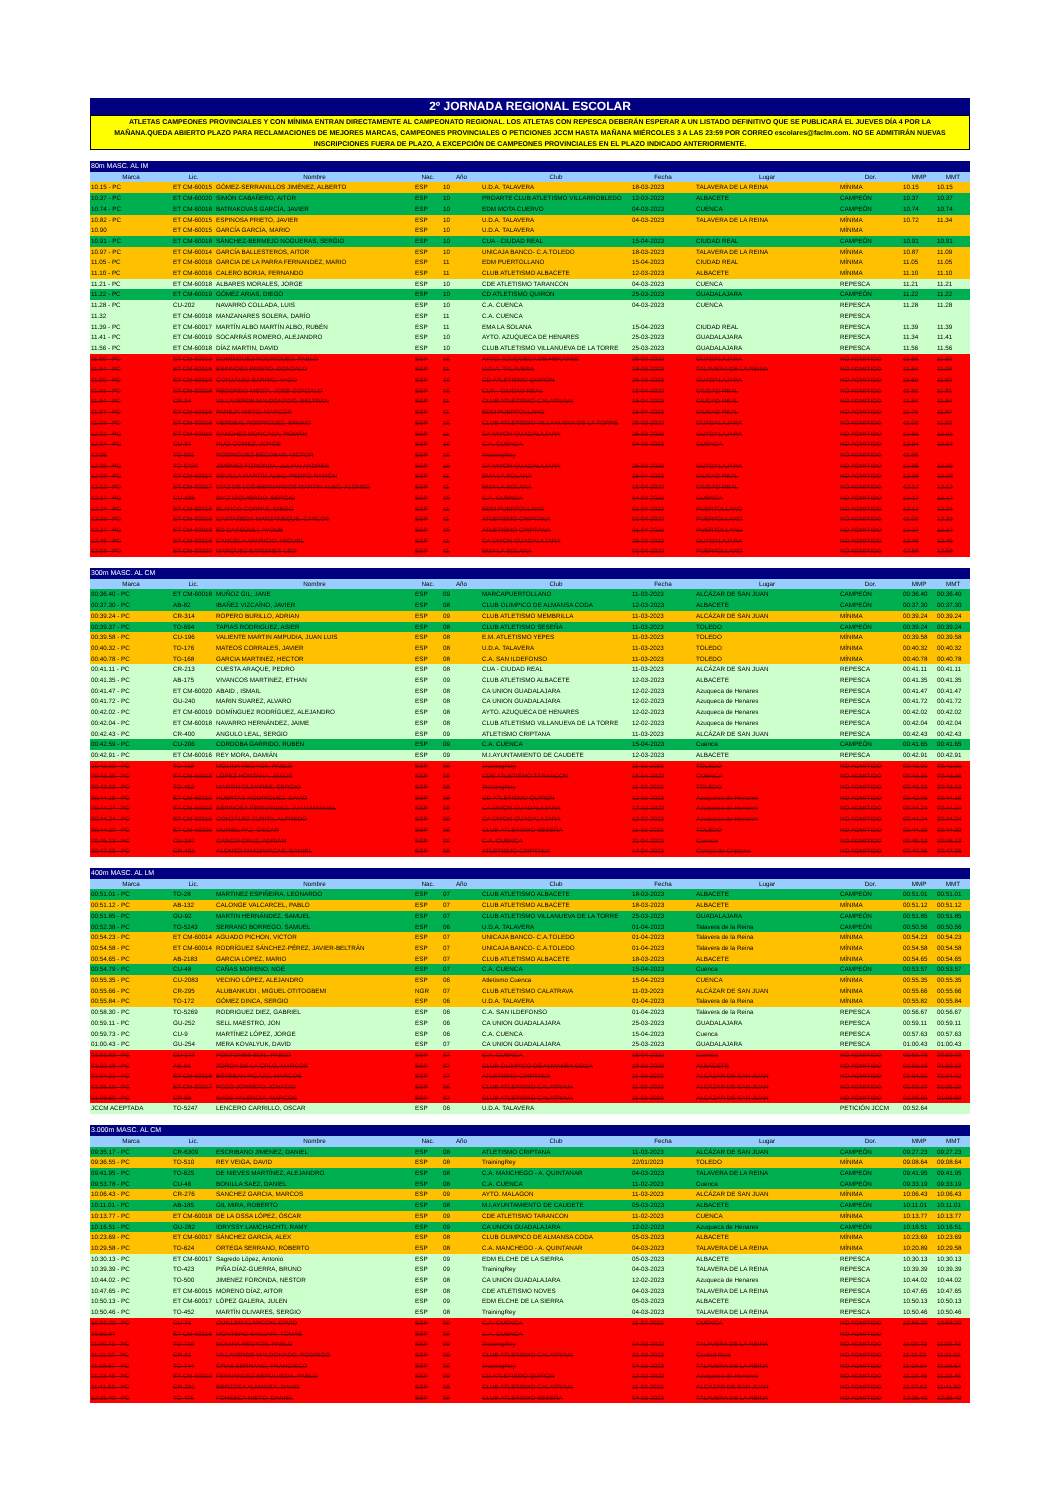2º JORNADA REGIONAL ESCOLAR
ATLETAS CAMPEONES PROVINCIALES Y CON MÍNIMA ENTRAN DIRECTAMENTE AL CAMPEONATO REGIONAL. LOS ATLETAS CON REPESCA DEBERÁN ESPERAR A UN LISTADO DEFINITIVO QUE SE PUBLICARÁ EL JUEVES DÍA 4 POR LA MAÑANA.QUEDA ABIERTO PLAZO PARA RECLAMACIONES DE MEJORES MARCAS, CAMPEONES PROVINCIALES O PETICIONES JCCM HASTA MAÑANA MIÉRCOLES 3 A LAS 23:59 POR CORREO escolares@faclm.com. NO SE ADMITIRÁN NUEVAS INSCRIPCIONES FUERA DE PLAZO, A EXCEPCIÓN DE CAMPEONES PROVINCIALES EN EL PLAZO INDICADO ANTERIORMENTE.
| 80m MASC. AL IM | | | | | | | | | | |
| Marca | Lic. | Nombre | Nac. | Año | Club | Fecha | Lugar | Dor. | MMP | MMT |
| 10.15 - PC | ET CM-60015 | GÓMEZ-SERRANILLOS JIMÉNEZ, ALBERTO | ESP | 10 | U.D.A. TALAVERA | 18-03-2023 | TALAVERA DE LA REINA | MÍNIMA | 10.15 | 10.15 |
| 10.37 - PC | ET CM-60020 | SIMÓN CABAÑERO, AITOR | ESP | 10 | PROARTE CLUB ATLETISMO VILLARROBLEDO | 12-03-2023 | ALBACETE | CAMPEÓN | 10.37 | 10.37 |
| 10.74 - PC | ET CM-60018 | BATRAKOVAS GARCÍA, JAVIER | ESP | 10 | EDM MOTA CUERVO | 04-03-2023 | CUENCA | CAMPEÓN | 10.74 | 10.74 |
| 10.82 - PC | ET CM-60015 | ESPINOSA PRIETO, JAVIER | ESP | 10 | U.D.A. TALAVERA | 04-03-2023 | TALAVERA DE LA REINA | MÍNIMA | 10.72 | 11.34 |
| 10.90 | ET CM-60015 | GARCÍA GARCÍA, MARIO | ESP | 10 | U.D.A. TALAVERA | | | MÍNIMA | | |
| 10.91 - PC | ET CM-60018 | SÁNCHEZ-BERMEJO NOGUERAS, SERGIO | ESP | 10 | CUA - CIUDAD REAL | 15-04-2023 | CIUDAD REAL | CAMPEÓN | 10.91 | 10.91 |
| 10.97 - PC | ET CM-60014 | GARCÍA BALLESTEROS, AITOR | ESP | 10 | UNICAJA BANCO- C.A.TOLEDO | 18-03-2023 | TALAVERA DE LA REINA | MÍNIMA | 10.87 | 11.09 |
| 11.05 - PC | ET CM-60018 | GARCIA DE LA PARRA FERNANDEZ, MARIO | ESP | 11 | EDM PUERTOLLANO | 15-04-2023 | CIUDAD REAL | MÍNIMA | 11.05 | 11.05 |
| 11.10 - PC | ET CM-60016 | CALERO BORJA, FERNANDO | ESP | 11 | CLUB ATLETISMO ALBACETE | 12-03-2023 | ALBACETE | MÍNIMA | 11.10 | 11.10 |
| 11.21 - PC | ET CM-60018 | ALBARES MORALES, JORGE | ESP | 10 | CDE ATLETISMO TARANCON | 04-03-2023 | CUENCA | REPESCA | 11.21 | 11.21 |
| 11.22 - PC | ET CM-60019 | GÓMEZ ARIAS, DIEGO | ESP | 10 | CD ATLETISMO QUIRON | 25-03-2023 | GUADALAJARA | CAMPEÓN | 11.22 | 11.22 |
| 11.28 - PC | CU-202 | NAVARRO COLLADA, LUIS | ESP | 10 | C.A. CUENCA | 04-03-2023 | CUENCA | REPESCA | 11.28 | 11.28 |
| 11.32 | ET CM-60018 | MANZANARES SOLERA, DARÍO | ESP | 11 | C.A. CUENCA | | | REPESCA | | |
| 11.39 - PC | ET CM-60017 | MARTÍN ALBO MARTÍN ALBO, RUBÉN | ESP | 11 | EMA LA SOLANA | 15-04-2023 | CIUDAD REAL | REPESCA | 11.39 | 11.39 |
| 11.41 - PC | ET CM-60019 | SOCARRÁS ROMERO, ALEJANDRO | ESP | 10 | AYTO. AZUQUECA DE HENARES | 25-03-2023 | GUADALAJARA | REPESCA | 11.34 | 11.41 |
| 11.56 - PC | ET CM-60018 | DÍAZ MARTIN, DAVID | ESP | 10 | CLUB ATLETISMO VILLANUEVA DE LA TORRE | 25-03-2023 | GUADALAJARA | REPESCA | 11.56 | 11.56 |
| 11.60 - PC | ET CM-60019 | DOMÍNGUEZ RODRÍGUEZ, PABLO | ESP | 10 | AYTO. AZUQUECA DE HENARES | 25-03-2023 | GUADALAJARA | NO ADMITIDO | 11.60 | 11.60 |
| 11.64 - PC | ET CM-60015 | ESPINOSA PRIETO, GONZALO | ESP | 11 | U.D.A. TALAVERA | 18-03-2023 | TALAVERA DE LA REINA | NO ADMITIDO | 11.54 | 11.98 |
| 11.69 - PC | ET CM-60019 | GONZÁLEZ BARRIO, YAGO | ESP | 10 | CD ATLETISMO QUIRON | 25-03-2023 | GUADALAJARA | NO ADMITIDO | 11.69 | 11.69 |
| 11.81 - PC | ET CM-60018 | REDONDO MEGÍA, JOSE GONZALO | ESP | 10 | CUA - CIUDAD REAL | 15-04-2023 | CIUDAD REAL | NO ADMITIDO | 11.81 | 11.81 |
| 11.84 - PC | CR-94 | VILLAVERDE MALDONADO, BELTRAN | ESP | 11 | CLUB ATLETISMO CALATRAVA | 15-04-2023 | CIUDAD REAL | NO ADMITIDO | 11.84 | 11.84 |
| 11.87 - PC | ET CM-60018 | PAREJA NIETO, MARCOS | ESP | 11 | EDM PUERTOLLANO | 15-04-2023 | CIUDAD REAL | NO ADMITIDO | 11.75 | 11.87 |
| 11.93 - PC | ET CM-60018 | VERDEAL RODRÍGUEZ, BRUNO | ESP | 10 | CLUB ATLETISMO VILLANUEVA DE LA TORRE | 25-03-2023 | GUADALAJARA | NO ADMITIDO | 11.93 | 11.93 |
| 12.01 - PC | ET CM-60019 | SÁNCHEZ MONCADA, ROMÁN | ESP | 11 | CA UNION GUADALAJARA | 25-03-2023 | GUADALAJARA | NO ADMITIDO | 12.01 | 12.01 |
| 12.04 - PC | CU-87 | RUIZ GOMEZ, JORGE | ESP | 10 | C.A. CUENCA | 04-03-2023 | CUENCA | NO ADMITIDO | 12.04 | 12.04 |
| 12.05 | TO-691 | RODRIGUEZ ESCOBAR, VICTOR | ESP | 10 | TrainingRey | | | NO ADMITIDO | 11.95 | |
| 12.05 - PC | TO-6720 | JIMENEZ FORONDA, JULIAN ANDRES | ESP | 10 | CA UNION GUADALAJARA | 25-03-2023 | GUADALAJARA | NO ADMITIDO | 12.05 | 12.05 |
| 12.08 - PC | ET CM-60017 | SEVILLA MARTÍN-ALBO, PEDRO RAMÓN | ESP | 11 | EMA LA SOLANA | 15-04-2023 | CIUDAD REAL | NO ADMITIDO | 12.08 | 12.08 |
| 12.12 - PC | ET CM-60017 | DÍAZ DE LOS BERNARDOS MARTÍN ALBO, ALONSO | ESP | 11 | EMA LA SOLANA | 15-04-2023 | CIUDAD REAL | NO ADMITIDO | 12.12 | 12.12 |
| 12.17 - PC | CU-185 | DIAZ IZQUIERDO, SERGIO | ESP | 10 | C.A. CUENCA | 04-03-2023 | CUENCA | NO ADMITIDO | 12.17 | 12.17 |
| 12.24 - PC | ET CM-60018 | BLANCO CORPAS, DIEGO | ESP | 11 | EDM PUERTOLLANO | 01-04-2023 | PUERTOLLANO | NO ADMITIDO | 12.13 | 12.24 |
| 12.33 - PC | ET CM-60018 | CASTAÑEDA MANZANEQUE, CARLOS | ESP | 11 | ATLETISMO CRIPTANA | 01-04-2023 | PUERTOLLANO | NO ADMITIDO | 11.93 | 12.33 |
| 12.37 - PC | ET CM-60018 | ED DASSOULI, AYOUB | ESP | 10 | ATLETISMO CRIPTANA | 01-04-2023 | PUERTOLLANO | NO ADMITIDO | 12.37 | 12.37 |
| 12.46 - PC | ET CM-60019 | CANCELA APARICIO, MIGUEL | ESP | 11 | CA UNION GUADALAJARA | 25-03-2023 | GUADALAJARA | NO ADMITIDO | 12.46 | 12.46 |
| 12.58 - PC | ET CM-60020 | MARQUEZ BARDINET, LEO | ESP | 11 | EMA LA SOLANA | 01-04-2023 | PUERTOLLANO | NO ADMITIDO | 12.58 | 12.58 |
| 300m MASC. AL CM | | | | | | | | | | |
| Marca | Lic. | Nombre | Nac. | Año | Club | Fecha | Lugar | Dor. | MMP | MMT |
| 00:36.40 - PC | ET CM-60018 | MUÑOZ GIL, JANE | ESP | 09 | MARCAPUERTOLLANO | 11-03-2023 | ALCÁZAR DE SAN JUAN | CAMPEÓN | 00:36.40 | 00:36.40 |
| 00:37.30 - PC | AB-82 | IBAÑEZ VIZCAÍNO, JAVIER | ESP | 08 | CLUB OLIMPICO DE ALMANSA CODA | 12-03-2023 | ALBACETE | CAMPEÓN | 00:37.30 | 00:37.30 |
| 00:39.24 - PC | CR-314 | ROPERO BURILLO, ADRIAN | ESP | 09 | CLUB ATLETISMO MEMBRILLA | 11-03-2023 | ALCÁZAR DE SAN JUAN | MÍNIMA | 00:39.24 | 00:39.24 |
| 00:39.37 - PC | TO-694 | TAPIAS RODRIGUEZ, ASIER | ESP | 08 | CLUB ATLETISMO SESEÑA | 11-03-2023 | TOLEDO | CAMPEÓN | 00:39.24 | 00:39.24 |
| 00:39.58 - PC | CU-196 | VALIENTE MARTIN AMPUDIA, JUAN LUIS | ESP | 08 | E.M. ATLETISMO YEPES | 11-03-2023 | TOLEDO | MÍNIMA | 00:39.58 | 00:39.58 |
| 00:40.32 - PC | TO-176 | MATEOS CORRALES, JAVIER | ESP | 08 | U.D.A. TALAVERA | 11-03-2023 | TOLEDO | MÍNIMA | 00:40.32 | 00:40.32 |
| 00:40.78 - PC | TO-168 | GARCIA MARTINEZ, HECTOR | ESP | 08 | C.A. SAN ILDEFONSO | 11-03-2023 | TOLEDO | MÍNIMA | 00:40.78 | 00:40.78 |
| 00:41.11 - PC | CR-213 | CUESTA ARAQUE, PEDRO | ESP | 08 | CUA - CIUDAD REAL | 11-03-2023 | ALCÁZAR DE SAN JUAN | REPESCA | 00:41.11 | 00:41.11 |
| 00:41.35 - PC | AB-175 | VIVANCOS MARTINEZ, ETHAN | ESP | 09 | CLUB ATLETISMO ALBACETE | 12-03-2023 | ALBACETE | REPESCA | 00:41.35 | 00:41.35 |
| 00:41.47 - PC | ET CM-60020 | ABAID , ISMAIL | ESP | 08 | CA UNION GUADALAJARA | 12-02-2023 | Azuqueca de Henares | REPESCA | 00:41.47 | 00:41.47 |
| 00:41.72 - PC | GU-240 | MARIN SUAREZ, ALVARO | ESP | 08 | CA UNION GUADALAJARA | 12-02-2023 | Azuqueca de Henares | REPESCA | 00:41.72 | 00:41.72 |
| 00:42.02 - PC | ET CM-60019 | DOMÍNGUEZ RODRÍGUEZ, ALEJANDRO | ESP | 08 | AYTO. AZUQUECA DE HENARES | 12-02-2023 | Azuqueca de Henares | REPESCA | 00:42.02 | 00:42.02 |
| 00:42.04 - PC | ET CM-60018 | NAVARRO HERNÁNDEZ, JAIME | ESP | 08 | CLUB ATLETISMO VILLANUEVA DE LA TORRE | 12-02-2023 | Azuqueca de Henares | REPESCA | 00:42.04 | 00:42.04 |
| 00:42.43 - PC | CR-400 | ANGULO LEAL, SERGIO | ESP | 09 | ATLETISMO CRIPTANA | 11-03-2023 | ALCÁZAR DE SAN JUAN | REPESCA | 00:42.43 | 00:42.43 |
| 00:42.59 - PC | CU-206 | CORDOBA GARRIDO, RUBEN | ESP | 09 | C.A. CUENCA | 15-04-2023 | Cuenca | CAMPEÓN | 00:41.65 | 00:41.65 |
| 00:42.91 - PC | ET CM-60016 | REY MORA, DAMIÁN | ESP | 09 | M.I.AYUNTAMIENTO DE CAUDETE | 12-03-2023 | ALBACETE | REPESCA | 00:42.91 | 00:42.91 |
| 00:43.00 - PC | TO-718 | MOLINA REOYOS, PABLO | ESP | 09 | TrainingRey | 11-03-2023 | TOLEDO | NO ADMITIDO | 00:43.00 | 00:43.00 |
| 00:43.36 - PC | ET CM-60018 | LÓPEZ HONTANA, JESÚS | ESP | 08 | CDE ATLETISMO TARANCON | 15-04-2023 | CUENCA | NO ADMITIDO | 00:43.36 | 00:43.36 |
| 00:43.93 - PC | TO-452 | MARTÍN OLIVARES, SERGIO | ESP | 08 | TrainingRey | 11-03-2023 | TOLEDO | NO ADMITIDO | 00:43.93 | 00:43.93 |
| 00:44.15 - PC | ET CM-60019 | HUERTAS RODRÍGUEZ, DAVID | ESP | 08 | CD ATLETISMO QUIRON | 12-02-2023 | Azuqueca de Henares | NO ADMITIDO | 00:42.96 | 00:44.15 |
| 00:44.24 - PC | ET CM-60019 | ESPINOSA FERNANDEZ, JUAN MANUEL | ESP | 08 | CA UNION GUADALAJARA | 12-02-2023 | Azuqueca de Henares | NO ADMITIDO | 00:44.24 | 00:44.24 |
| 00:44.24 - PC | ET CM-60019 | GONZÁLEZ ZURITA, ALFREDO | ESP | 09 | CA UNION GUADALAJARA | 12-02-2023 | Azuqueca de Henares | NO ADMITIDO | 00:44.24 | 00:44.24 |
| 00:44.39 - PC | ET CM-60020 | MURIEL PAZ, ÓSCAR | ESP | 09 | CLUB ATLETISMO SESEÑA | 11-03-2023 | TOLEDO | NO ADMITIDO | 00:44.39 | 00:44.39 |
| 00:45.13 - PC | CU-187 | GARCÍA CRUZ, ADRIÁN | ESP | 09 | C.A. CUENCA | 21-04-2023 | Cuenca | NO ADMITIDO | 00:45.13 | 00:45.13 |
| 00:47.96 - PC | CR-401 | ALONSO MANJAVACAS, DANIEL | ESP | 08 | ATLETISMO CRIPTANA | 14-04-2023 | Campo de Criptana | NO ADMITIDO | 00:47.96 | 00:47.96 |
| 400m MASC. AL LM | | | | | | | | | | |
| Marca | Lic. | Nombre | Nac. | Año | Club | Fecha | Lugar | Dor. | MMP | MMT |
| 00:51.01 - PC | TO-28 | MARTINEZ ESPIÑEIRA, LEONARDO | ESP | 07 | CLUB ATLETISMO ALBACETE | 18-03-2023 | ALBACETE | CAMPEON | 00:51.01 | 00:51.01 |
| 00:51.12 - PC | AB-132 | CALONGE VALCARCEL, PABLO | ESP | 07 | CLUB ATLETISMO ALBACETE | 18-03-2023 | ALBACETE | MÍNIMA | 00:51.12 | 00:51.12 |
| 00:51.85 - PC | GU-92 | MARTIN HERNÁNDEZ, SAMUEL | ESP | 07 | CLUB ATLETISMO VILLANUEVA DE LA TORRE | 25-03-2023 | GUADALAJARA | CAMPEÓN | 00:51.85 | 00:51.85 |
| 00:52.38 - PC | TO-5243 | SERRANO BORREGO, SAMUEL | ESP | 06 | U.D.A. TALAVERA | 01-04-2023 | Talavera de la Reina | CAMPEÓN | 00:50.56 | 00:50.56 |
| 00:54.23 - PC | ET CM-60014 | AGUADO PICHON, VICTOR | ESP | 07 | UNICAJA BANCO- C.A.TOLEDO | 01-04-2023 | Talavera de la Reina | MÍNIMA | 00:54.23 | 00:54.23 |
| 00:54.58 - PC | ET CM-60014 | RODRÍGUEZ SÁNCHEZ-PÉREZ, JAVIER-BELTRÁN | ESP | 07 | UNICAJA BANCO- C.A.TOLEDO | 01-04-2023 | Talavera de la Reina | MÍNIMA | 00:54.58 | 00:54.58 |
| 00:54.65 - PC | AB-2183 | GARCIA LOPEZ, MARIO | ESP | 07 | CLUB ATLETISMO ALBACETE | 18-03-2023 | ALBACETE | MÍNIMA | 00:54.65 | 00:54.65 |
| 00:54.79 - PC | CU-48 | CAÑAS MORENO, NOÉ | ESP | 07 | C.A. CUENCA | 15-04-2023 | Cuenca | CAMPEÓN | 00:53.57 | 00:53.57 |
| 00:55.35 - PC | CU-2083 | VECINO LÓPEZ, ALEJANDRO | ESP | 06 | Atletismo Cuenca | 15-04-2023 | CUENCA | MÍNIMA | 00:55.35 | 00:55.35 |
| 00:55.66 - PC | CR-295 | ALUBANKUDI , MIGUEL OTITOGBEMI | NGR | 07 | CLUB ATLETISMO CALATRAVA | 11-03-2023 | ALCÁZAR DE SAN JUAN | MÍNIMA | 00:55.66 | 00:55.66 |
| 00:55.84 - PC | TO-172 | GÓMEZ DINCA, SERGIO | ESP | 06 | U.D.A. TALAVERA | 01-04-2023 | Talavera de la Reina | MÍNIMA | 00:55.82 | 00:55.84 |
| 00:58.30 - PC | TO-5269 | RODRIGUEZ DIEZ, GABRIEL | ESP | 06 | C.A. SAN ILDEFONSO | 01-04-2023 | Talavera de la Reina | REPESCA | 00:56.67 | 00:56.67 |
| 00:59.11 - PC | GU-252 | SELL MAESTRO, JON | ESP | 06 | CA UNION GUADALAJARA | 25-03-2023 | GUADALAJARA | REPESCA | 00:59.11 | 00:59.11 |
| 00:59.73 - PC | CU-9 | MARTÍNEZ LÓPEZ, JORGE | ESP | 06 | C.A. CUENCA | 15-04-2023 | Cuenca | REPESCA | 00:57.63 | 00:57.63 |
| 01:00.43 - PC | GU-254 | MERA KOVALYUK, DAVID | ESP | 07 | CA UNION GUADALAJARA | 25-03-2023 | GUADALAJARA | REPESCA | 01:00.43 | 01:00.43 |
| 01:01.83 - PC | CU-173 | PONTONES BUIL, PABLO | ESP | 07 | C.A. CUENCA | 15-04-2023 | Cuenca | NO ADMITIDO | 00:59.78 | 00:59.78 |
| 01:02.18 - PC | AB-84 | ZOROA DE LA CRUZ, MARCOS | ESP | 07 | CLUB OLIMPICO DE ALMANSA CODA | 18-03-2023 | ALBACETE | NO ADMITIDO | 01:02.18 | 01:02.18 |
| 01:04.02 - PC | ET CM-60018 | ESTEBAN PICAZO, MARCOS | ESP | 07 | ATLETISMO CRIPTANA | 11-03-2023 | ALCÁZAR DE SAN JUAN | NO ADMITIDO | 01:04.02 | 01:04.02 |
| 01:05.19 - PC | ET CM-60017 | POZO JORRETO, IGNACIO | ESP | 06 | CLUB ATLETISMO CALATRAVA | 11-03-2023 | ALCÁZAR DE SAN JUAN | NO ADMITIDO | 01:03.37 | 01:05.19 |
| 01:06.69 - PC | CR-88 | BAOS VALENCIA, MARCOS | ESP | 07 | CLUB ATLETISMO CALATRAVA | 11-03-2023 | ALCÁZAR DE SAN JUAN | NO ADMITIDO | 01:06.69 | 01:06.69 |
| JCCM ACEPTADA | TO-5247 | LENCERO CARRILLO, OSCAR | ESP | 06 | U.D.A. TALAVERA | | | PETICIÓN JCCM | 00:52.64 | |
| 3.000m MASC. AL CM | | | | | | | | | | |
| Marca | Lic. | Nombre | Nac. | Año | Club | Fecha | Lugar | Dor. | MMP | MMT |
| 09:35.17 - PC | CR-6309 | ESCRIBANO JIMENEZ, DANIEL | ESP | 08 | ATLETISMO CRIPTANA | 11-03-2023 | ALCÁZAR DE SAN JUAN | CAMPEÓN | 09:27.23 | 09:27.23 |
| 09:36.55 - PC | TO-510 | REY VEIGA, DAVID | ESP | 08 | TrainingRey | 22/01/2023 | TOLEDO | MÍNIMA | 09:08.64 | 09:08.64 |
| 09:41.95 - PC | TO-625 | DE NIEVES MARTÍNEZ, ALEJANDRO | ESP | 08 | C.A. MANCHEGO - A. QUINTANAR | 04-03-2023 | TALAVERA DE LA REINA | CAMPEÓN | 09:41.95 | 09:41.95 |
| 09:53.78 - PC | CU-46 | BONILLA SAEZ, DANIEL | ESP | 08 | C.A. CUENCA | 11-02-2023 | Cuenca | CAMPEÓN | 09:33.19 | 09:33.19 |
| 10:06.43 - PC | CR-276 | SANCHEZ GARCIA, MARCOS | ESP | 09 | AYTO. MALAGON | 11-03-2023 | ALCÁZAR DE SAN JUAN | MÍNIMA | 10:06.43 | 10:06.43 |
| 10:11.01 - PC | AB-185 | GIL MIRA, ROBERTO | ESP | 08 | M.I.AYUNTAMIENTO DE CAUDETE | 05-03-2023 | ALBACETE | CAMPEÓN | 10:11.01 | 10:11.01 |
| 10:13.77 - PC | ET CM-60018 | DE LA OSSA LÓPEZ, ÓSCAR | ESP | 09 | CDE ATLETISMO TARANCON | 11-02-2023 | CUENCA | MÍNIMA | 10:13.77 | 10:13.77 |
| 10:16.51 - PC | GU-282 | IDRYSSY LAMCHACHTI, RAMY | ESP | 09 | CA UNION GUADALAJARA | 12-02-2023 | Azuqueca de Henares | CAMPEÓN | 10:16.51 | 10:16.51 |
| 10:23.69 - PC | ET CM-60017 | SÁNCHEZ GARCÍA, ALEX | ESP | 08 | CLUB OLIMPICO DE ALMANSA CODA | 05-03-2023 | ALBACETE | MÍNIMA | 10:23.69 | 10:23.69 |
| 10:29.58 - PC | TO-624 | ORTEGA SERRANO, ROBERTO | ESP | 08 | C.A. MANCHEGO - A. QUINTANAR | 04-03-2023 | TALAVERA DE LA REINA | MÍNIMA | 10:20.89 | 10:29.58 |
| 10:30.13 - PC | ET CM-60017 | Sagredo López, Antonio | ESP | 09 | EDM ELCHE DE LA SIERRA | 05-03-2023 | ALBACETE | REPESCA | 10:30.13 | 10:30.13 |
| 10:39.39 - PC | TO-423 | PIÑA DÍAZ-GUERRA, BRUNO | ESP | 09 | TrainingRey | 04-03-2023 | TALAVERA DE LA REINA | REPESCA | 10:39.39 | 10:39.39 |
| 10:44.02 - PC | TO-500 | JIMENEZ FORONDA, NESTOR | ESP | 08 | CA UNION GUADALAJARA | 12-02-2023 | Azuqueca de Henares | REPESCA | 10:44.02 | 10:44.02 |
| 10:47.65 - PC | ET CM-60015 | MORENO DÍAZ, AITOR | ESP | 08 | CDE ATLETISMO NOVES | 04-03-2023 | TALAVERA DE LA REINA | REPESCA | 10:47.65 | 10:47.65 |
| 10:50.13 - PC | ET CM-60017 | LÓPEZ GALERA, JULEN | ESP | 09 | EDM ELCHE DE LA SIERRA | 05-03-2023 | ALBACETE | REPESCA | 10:50.13 | 10:50.13 |
| 10:50.46 - PC | TO-452 | MARTÍN OLIVARES, SERGIO | ESP | 08 | TrainingRey | 04-03-2023 | TALAVERA DE LA REINA | REPESCA | 10:50.46 | 10:50.46 |
| 10:56.20 - PC | CU-71 | GUILLEN ALARCON, DAVID | ESP | 09 | C.A. CUENCA | 11-02-2023 | CUENCA | NO ADMITIDO | 10:56.20 | 10:56.20 |
| 10:59.87 | ET CM-60018 | MONTERO SANJARI, TOMÁS | ESP | 08 | C.A. CUENCA | | | NO ADMITIDO | | |
| 11:00.73 - PC | TO-718 | MOLINA REOYOS, PABLO | ESP | 09 | TrainingRey | 04-03-2023 | TALAVERA DE LA REINA | NO ADMITIDO | 11:00.73 | 11:00.73 |
| 11:11.02 - PC | CR-91 | VILLAVERDE MALDONADO, RODRIGO | ESP | 09 | CLUB ATLETISMO CALATRAVA | 31-03-2023 | Ciudad Real | NO ADMITIDO | 11:11.02 | 11:11.02 |
| 11:18.67 - PC | TO-744 | GRAS SERRANO, FRANCISCO | ESP | 09 | TrainingRey | 04-03-2023 | TALAVERA DE LA REINA | NO ADMITIDO | 11:18.67 | 11:18.67 |
| 11:23.46 - PC | ET CM-60019 | FERNANDEZ SEPULVEDA, PABLO | ESP | 09 | CD ATLETISMO QUIRON | 12-02-2023 | Azuqueca de Henares | NO ADMITIDO | 11:23.46 | 11:23.46 |
| 11:41.50 - PC | CR-281 | BERZOSA ALMANSA, DAVID | ESP | 08 | CLUB ATLETISMO CALATRAVA | 11-03-2023 | ALCÁZAR DE SAN JUAN | NO ADMITIDO | 11:27.52 | 11:41.50 |
| 12:35.49 - PC | TO-475 | FONSECA NIETO, DANIEL | ESP | 08 | CLUB ATLETISMO SESEÑA | 04-03-2023 | TALAVERA DE LA REINA | NO ADMITIDO | 12:35.49 | 12:35.49 |